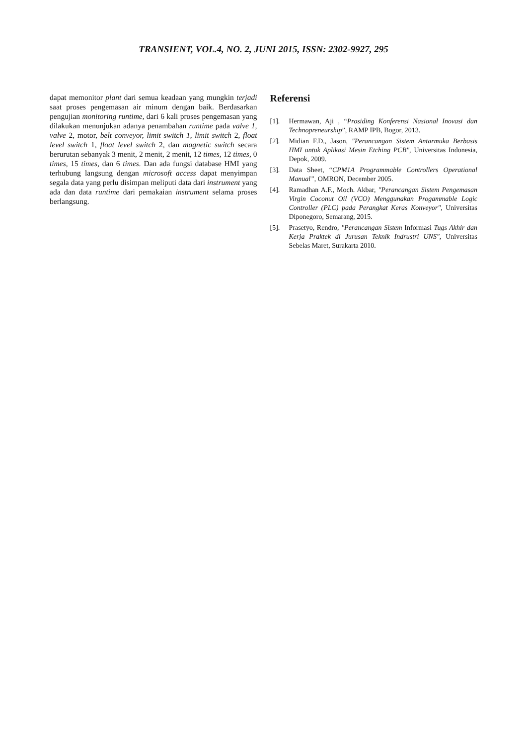TRANSIENT, VOL.4, NO. 2, JUNI 2015, ISSN: 2302-9927, 295
dapat memonitor plant dari semua keadaan yang mungkin terjadi saat proses pengemasan air minum dengan baik. Berdasarkan pengujian monitoring runtime, dari 6 kali proses pengemasan yang dilakukan menunjukan adanya penambahan runtime pada valve 1, valve 2, motor, belt conveyor, limit switch 1, limit switch 2, float level switch 1, float level switch 2, dan magnetic switch secara berurutan sebanyak 3 menit, 2 menit, 2 menit, 12 times, 12 times, 0 times, 15 times, dan 6 times. Dan ada fungsi database HMI yang terhubung langsung dengan microsoft access dapat menyimpan segala data yang perlu disimpan meliputi data dari instrument yang ada dan data runtime dari pemakaian instrument selama proses berlangsung.
Referensi
[1]. Hermawan, Aji , “Prosiding Konferensi Nasional Inovasi dan Technopreneurship”, RAMP IPB, Bogor, 2013.
[2]. Midian F.D., Jason, "Perancangan Sistem Antarmuka Berbasis HMI untuk Aplikasi Mesin Etching PCB", Universitas Indonesia, Depok, 2009.
[3]. Data Sheet, “CPM1A Programmable Controllers Operational Manual”, OMRON, December 2005.
[4]. Ramadhan A.F., Moch. Akbar, "Perancangan Sistem Pengemasan Virgin Coconut Oil (VCO) Menggunakan Progammable Logic Controller (PLC) pada Perangkat Keras Konveyor", Universitas Diponegoro, Semarang, 2015.
[5]. Prasetyo, Rendro, "Perancangan Sistem Informasi Tugs Akhir dan Kerja Praktek di Jurusan Teknik Indrustri UNS", Universitas Sebelas Maret, Surakarta 2010.